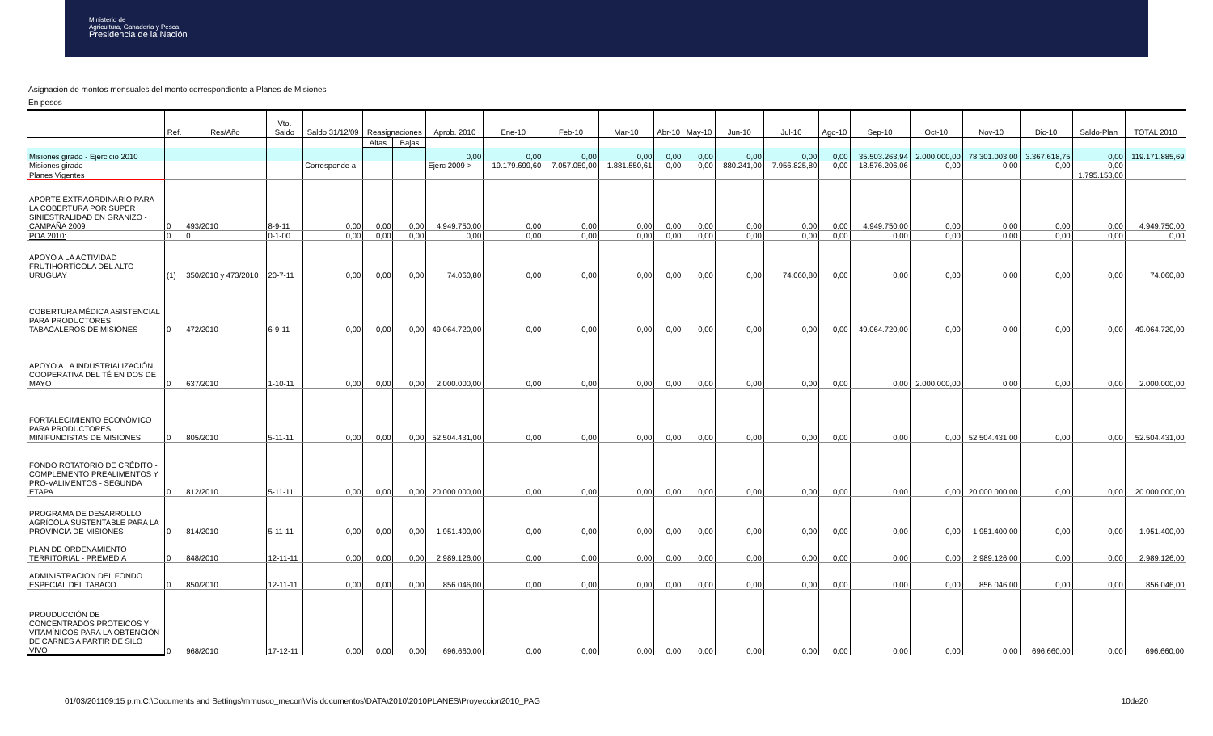Ministerio de
Agricultura, Ganadería y Pesca
Presidencia de la Nación
Asignación de montos mensuales del monto correspondiente a Planes de Misiones
En pesos
| | Ref. | Res/Año | Vto. Saldo | Saldo 31/12/09 | Reasignaciones | | Aprob. 2010 | Ene-10 | Feb-10 | Mar-10 | Abr-10 | May-10 | Jun-10 | Jul-10 | Ago-10 | Sep-10 | Oct-10 | Nov-10 | Dic-10 | Saldo-Plan | TOTAL 2010 |
| --- | --- | --- | --- | --- | --- | --- | --- | --- | --- | --- | --- | --- | --- | --- | --- | --- | --- | --- | --- | --- | --- |
| | | | | | Altas | Bajas | | | | | | | | | | | | | | | |
| Misiones girado - Ejercicio 2010 | | | | | | | 0,00 | 0,00 | 0,00 | 0,00 | 0,00 | 0,00 | 0,00 | 0,00 | 0,00 | 35.503.263,94 | 2.000.000,00 | 78.301.003,00 | 3.367.618,75 | 0,00 | 119.171.885,69 |
| Misiones girado | | | | Corresponde a | | | Ejerc 2009-> | -19.179.699,60 | -7.057.059,00 | -1.881.550,61 | 0,00 | 0,00 | -880.241,00 | -7.956.825,80 | 0,00 | -18.576.206,06 | 0,00 | 0,00 | 0,00 | 0,00 | |
| Planes Vigentes | | | | | | | | | | | | | | | | | | | | 1.795.153,00 | |
| APORTE EXTRAORDINARIO PARA LA COBERTURA POR SUPER SINIESTRALIDAD EN GRANIZO - CAMPAÑA 2009 | 0 | 493/2010 | 8-9-11 | 0,00 | 0,00 | 0,00 | 4.949.750,00 | 0,00 | 0,00 | 0,00 | 0,00 | 0,00 | 0,00 | 0,00 | 0,00 | 4.949.750,00 | 0,00 | 0,00 | 0,00 | 0,00 | 4.949.750,00 |
| POA 2010: | 0 | 0 | 0-1-00 | 0,00 | 0,00 | 0,00 | 0,00 | 0,00 | 0,00 | 0,00 | 0,00 | 0,00 | 0,00 | 0,00 | 0,00 | 0,00 | 0,00 | 0,00 | 0,00 | 0,00 | 0,00 |
| APOYO A LA ACTIVIDAD FRUTIHORTÍCOLA DEL ALTO URUGUAY | (1) | 350/2010 y 473/2010 | 20-7-11 | 0,00 | 0,00 | 0,00 | 74.060,80 | 0,00 | 0,00 | 0,00 | 0,00 | 0,00 | 0,00 | 74.060,80 | 0,00 | 0,00 | 0,00 | 0,00 | 0,00 | 0,00 | 74.060,80 |
| COBERTURA MÉDICA ASISTENCIAL PARA PRODUCTORES TABACALEROS DE MISIONES | 0 | 472/2010 | 6-9-11 | 0,00 | 0,00 | 0,00 | 49.064.720,00 | 0,00 | 0,00 | 0,00 | 0,00 | 0,00 | 0,00 | 0,00 | 0,00 | 49.064.720,00 | 0,00 | 0,00 | 0,00 | 0,00 | 49.064.720,00 |
| APOYO A LA INDUSTRIALIZACIÓN COOPERATIVA DEL TÉ EN DOS DE MAYO | 0 | 637/2010 | 1-10-11 | 0,00 | 0,00 | 0,00 | 2.000.000,00 | 0,00 | 0,00 | 0,00 | 0,00 | 0,00 | 0,00 | 0,00 | 0,00 | 0,00 | 2.000.000,00 | 0,00 | 0,00 | 0,00 | 2.000.000,00 |
| FORTALECIMIENTO ECONÓMICO PARA PRODUCTORES MINIFUNDISTAS DE MISIONES | 0 | 805/2010 | 5-11-11 | 0,00 | 0,00 | 0,00 | 52.504.431,00 | 0,00 | 0,00 | 0,00 | 0,00 | 0,00 | 0,00 | 0,00 | 0,00 | 0,00 | 0,00 | 52.504.431,00 | 0,00 | 0,00 | 52.504.431,00 |
| FONDO ROTATORIO DE CRÉDITO - COMPLEMENTO PREALIMENTOS Y PRO-VALIMENTOS - SEGUNDA ETAPA | 0 | 812/2010 | 5-11-11 | 0,00 | 0,00 | 0,00 | 20.000.000,00 | 0,00 | 0,00 | 0,00 | 0,00 | 0,00 | 0,00 | 0,00 | 0,00 | 0,00 | 0,00 | 20.000.000,00 | 0,00 | 0,00 | 20.000.000,00 |
| PROGRAMA DE DESARROLLO AGRÍCOLA SUSTENTABLE PARA LA PROVINCIA DE MISIONES | 0 | 814/2010 | 5-11-11 | 0,00 | 0,00 | 0,00 | 1.951.400,00 | 0,00 | 0,00 | 0,00 | 0,00 | 0,00 | 0,00 | 0,00 | 0,00 | 0,00 | 0,00 | 1.951.400,00 | 0,00 | 0,00 | 1.951.400,00 |
| PLAN DE ORDENAMIENTO TERRITORIAL - PREMEDIA | 0 | 848/2010 | 12-11-11 | 0,00 | 0,00 | 0,00 | 2.989.126,00 | 0,00 | 0,00 | 0,00 | 0,00 | 0,00 | 0,00 | 0,00 | 0,00 | 0,00 | 0,00 | 2.989.126,00 | 0,00 | 0,00 | 2.989.126,00 |
| ADMINISTRACION DEL FONDO ESPECIAL DEL TABACO | 0 | 850/2010 | 12-11-11 | 0,00 | 0,00 | 0,00 | 856.046,00 | 0,00 | 0,00 | 0,00 | 0,00 | 0,00 | 0,00 | 0,00 | 0,00 | 0,00 | 0,00 | 856.046,00 | 0,00 | 0,00 | 856.046,00 |
| PROUDUCCIÓN DE CONCENTRADOS PROTEICOS Y VITAMÍNICOS PARA LA OBTENCIÓN DE CARNES A PARTIR DE SILO VIVO | 0 | 968/2010 | 17-12-11 | 0,00 | 0,00 | 0,00 | 696.660,00 | 0,00 | 0,00 | 0,00 | 0,00 | 0,00 | 0,00 | 0,00 | 0,00 | 0,00 | 0,00 | 0,00 | 696.660,00 | 0,00 | 696.660,00 |
01/03/201109:15 p.m.C:\Documents and Settings\mmusco_mecon\Mis documentos\DATA\2010\2010PLANES\Proyeccion2010_PAG 10de20